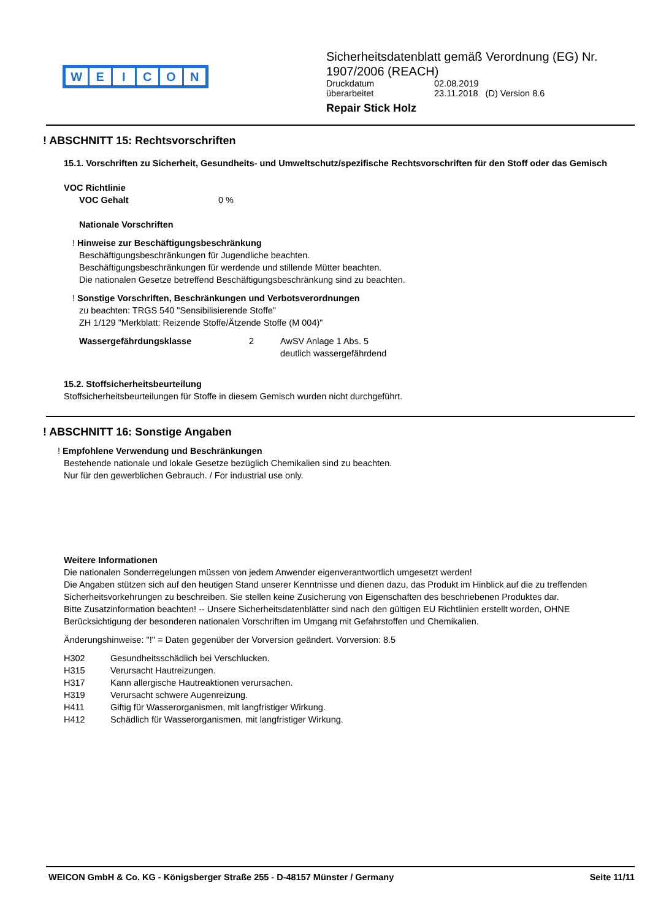WEICON
Sicherheitsdatenblatt gemäß Verordnung (EG) Nr. 1907/2006 (REACH)
Druckdatum 02.08.2019
überarbeitet 23.11.2018 (D) Version 8.6
Repair Stick Holz
! ABSCHNITT 15: Rechtsvorschriften
15.1. Vorschriften zu Sicherheit, Gesundheits- und Umweltschutz/spezifische Rechtsvorschriften für den Stoff oder das Gemisch
VOC Richtlinie
VOC Gehalt 0 %
Nationale Vorschriften
! Hinweise zur Beschäftigungsbeschränkung
Beschäftigungsbeschränkungen für Jugendliche beachten.
Beschäftigungsbeschränkungen für werdende und stillende Mütter beachten.
Die nationalen Gesetze betreffend Beschäftigungsbeschränkung sind zu beachten.
! Sonstige Vorschriften, Beschränkungen und Verbotsverordnungen
zu beachten: TRGS 540 "Sensibilisierende Stoffe"
ZH 1/129 "Merkblatt: Reizende Stoffe/Ätzende Stoffe (M 004)"
Wassergefährdungsklasse 2 AwSV Anlage 1 Abs. 5
deutlich wassergefährdend
15.2. Stoffsicherheitsbeurteilung
Stoffsicherheitsbeurteilungen für Stoffe in diesem Gemisch wurden nicht durchgeführt.
! ABSCHNITT 16: Sonstige Angaben
! Empfohlene Verwendung und Beschränkungen
Bestehende nationale und lokale Gesetze bezüglich Chemikalien sind zu beachten.
Nur für den gewerblichen Gebrauch. / For industrial use only.
Weitere Informationen
Die nationalen Sonderregelungen müssen von jedem Anwender eigenverantwortlich umgesetzt werden!
Die Angaben stützen sich auf den heutigen Stand unserer Kenntnisse und dienen dazu, das Produkt im Hinblick auf die zu treffenden Sicherheitsvorkehrungen zu beschreiben. Sie stellen keine Zusicherung von Eigenschaften des beschriebenen Produktes dar.
Bitte Zusatzinformation beachten! -- Unsere Sicherheitsdatenblätter sind nach den gültigen EU Richtlinien erstellt worden, OHNE Berücksichtigung der besonderen nationalen Vorschriften im Umgang mit Gefahrstoffen und Chemikalien.
Änderungshinweise: "!" = Daten gegenüber der Vorversion geändert. Vorversion: 8.5
H302 Gesundheitsschädlich bei Verschlucken.
H315 Verursacht Hautreizungen.
H317 Kann allergische Hautreaktionen verursachen.
H319 Verursacht schwere Augenreizung.
H411 Giftig für Wasserorganismen, mit langfristiger Wirkung.
H412 Schädlich für Wasserorganismen, mit langfristiger Wirkung.
WEICON GmbH & Co. KG - Königsberger Straße 255 - D-48157 Münster / Germany Seite 11/11